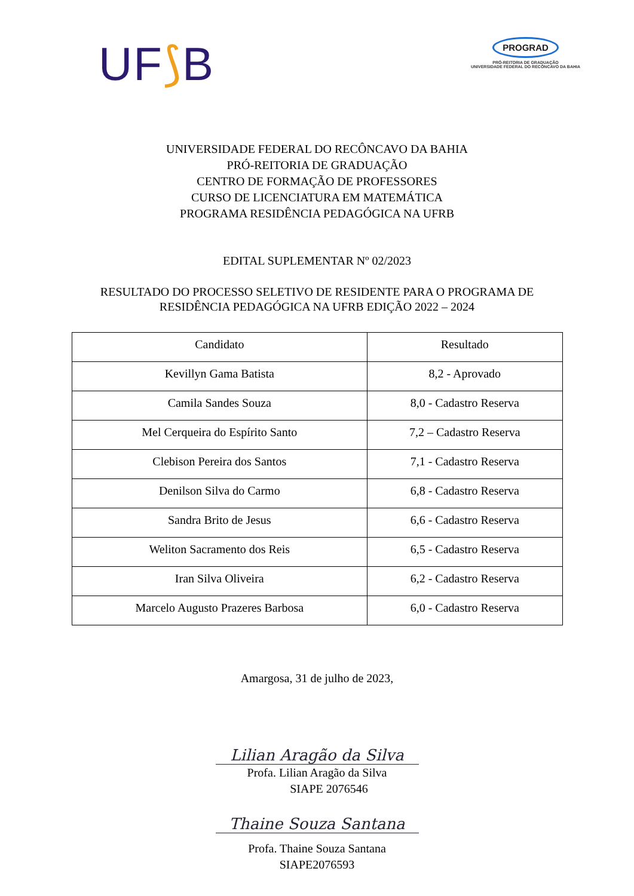UF⟆B
PROGRAD
PRÓ-REITORIA DE GRADUAÇÃO
UNIVERSIDADE FEDERAL DO RECÔNCAVO DA BAHIA
UNIVERSIDADE FEDERAL DO RECÔNCAVO DA BAHIA
PRÓ-REITORIA DE GRADUAÇÃO
CENTRO DE FORMAÇÃO DE PROFESSORES
CURSO DE LICENCIATURA EM MATEMÁTICA
PROGRAMA RESIDÊNCIA PEDAGÓGICA NA UFRB
EDITAL SUPLEMENTAR Nº 02/2023
RESULTADO DO PROCESSO SELETIVO DE RESIDENTE PARA O PROGRAMA DE
RESIDÊNCIA PEDAGÓGICA NA UFRB EDIÇÃO 2022 – 2024
| Candidato | Resultado |
| --- | --- |
| Kevillyn Gama Batista | 8,2 - Aprovado |
| Camila Sandes Souza | 8,0 - Cadastro Reserva |
| Mel Cerqueira do Espírito Santo | 7,2 – Cadastro Reserva |
| Clebison Pereira dos Santos | 7,1 - Cadastro Reserva |
| Denilson Silva do Carmo | 6,8 - Cadastro Reserva |
| Sandra Brito de Jesus | 6,6 - Cadastro Reserva |
| Weliton Sacramento dos Reis | 6,5 - Cadastro Reserva |
| Iran Silva Oliveira | 6,2 - Cadastro Reserva |
| Marcelo Augusto Prazeres Barbosa | 6,0 - Cadastro Reserva |
Amargosa, 31 de julho de 2023,
Lilian Aragão da Silva
Profa. Lilian Aragão da Silva
SIAPE 2076546
Thaine Souza Santana
Profa. Thaine Souza Santana
SIAPE2076593